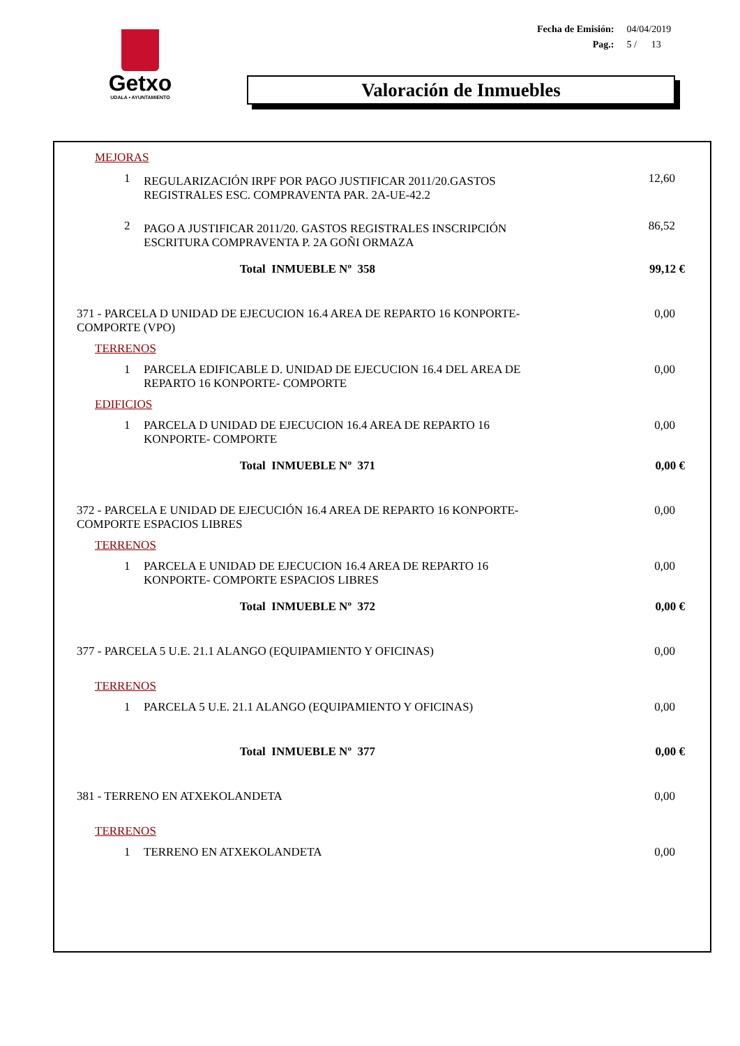Getxo
UDALA • AYUNTAMIENTO
| Fecha de Emisión: | 04/04/2019 |
| Pag.: | 5 / 13 |
Valoración de Inmuebles
| MEJORAS | | |
| 1 | REGULARIZACIÓN IRPF POR PAGO JUSTIFICAR 2011/20.GASTOS REGISTRALES ESC. COMPRAVENTA PAR. 2A-UE-42.2 | 12,60 |
| 2 | PAGO A JUSTIFICAR 2011/20. GASTOS REGISTRALES INSCRIPCIÓN ESCRITURA COMPRAVENTA P. 2A GOÑI ORMAZA | 86,52 |
| Total INMUEBLE Nº 358 | | 99,12 € |
| 371 - PARCELA D UNIDAD DE EJECUCION 16.4 AREA DE REPARTO 16 KONPORTE- COMPORTE (VPO) | | 0,00 |
| TERRENOS | | |
| 1 | PARCELA EDIFICABLE D. UNIDAD DE EJECUCION 16.4 DEL AREA DE REPARTO 16 KONPORTE- COMPORTE | 0,00 |
| EDIFICIOS | | |
| 1 | PARCELA D UNIDAD DE EJECUCION 16.4 AREA DE REPARTO 16 KONPORTE- COMPORTE | 0,00 |
| Total INMUEBLE Nº 371 | | 0,00 € |
| 372 - PARCELA E UNIDAD DE EJECUCIÓN 16.4 AREA DE REPARTO 16 KONPORTE- COMPORTE ESPACIOS LIBRES | | 0,00 |
| TERRENOS | | |
| 1 | PARCELA E UNIDAD DE EJECUCION 16.4 AREA DE REPARTO 16 KONPORTE- COMPORTE ESPACIOS LIBRES | 0,00 |
| Total INMUEBLE Nº 372 | | 0,00 € |
| 377 - PARCELA 5 U.E. 21.1 ALANGO (EQUIPAMIENTO Y OFICINAS) | | 0,00 |
| TERRENOS | | |
| 1 | PARCELA 5 U.E. 21.1 ALANGO (EQUIPAMIENTO Y OFICINAS) | 0,00 |
| Total INMUEBLE Nº 377 | | 0,00 € |
| 381 - TERRENO EN ATXEKOLANDETA | | 0,00 |
| TERRENOS | | |
| 1 | TERRENO EN ATXEKOLANDETA | 0,00 |